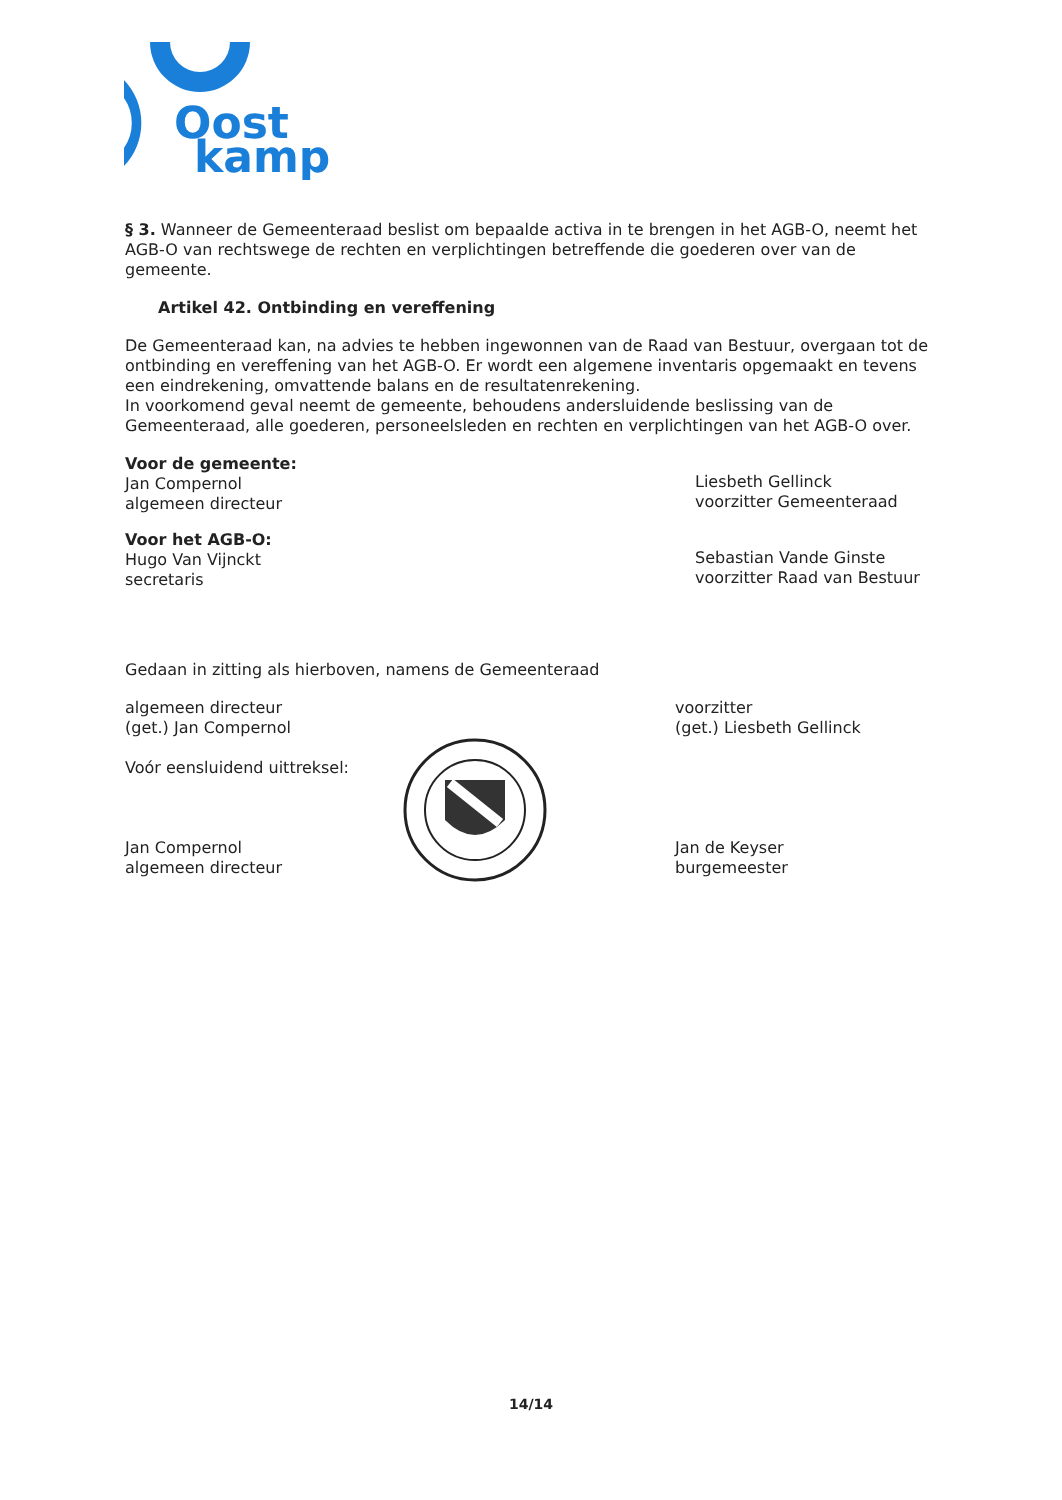Oost
kamp
§ 3. Wanneer de Gemeenteraad beslist om bepaalde activa in te brengen in het AGB-O, neemt het AGB-O van rechtswege de rechten en verplichtingen betreffende die goederen over van de gemeente.
Artikel 42. Ontbinding en vereffening
De Gemeenteraad kan, na advies te hebben ingewonnen van de Raad van Bestuur, overgaan tot de ontbinding en vereffening van het AGB-O. Er wordt een algemene inventaris opgemaakt en tevens een eindrekening, omvattende balans en de resultatenrekening.
In voorkomend geval neemt de gemeente, behoudens andersluidende beslissing van de Gemeenteraad, alle goederen, personeelsleden en rechten en verplichtingen van het AGB-O over.
Voor de gemeente:
Jan Compernol
algemeen directeur
Liesbeth Gellinck
voorzitter Gemeenteraad
Voor het AGB-O:
Hugo Van Vijnckt
secretaris
Sebastian Vande Ginste
voorzitter Raad van Bestuur
Gedaan in zitting als hierboven, namens de Gemeenteraad
algemeen directeur
(get.) Jan Compernol
Voór eensluidend uittreksel:
Jan Compernol
algemeen directeur
voorzitter
(get.) Liesbeth Gellinck
Jan de Keyser
burgemeester
14/14